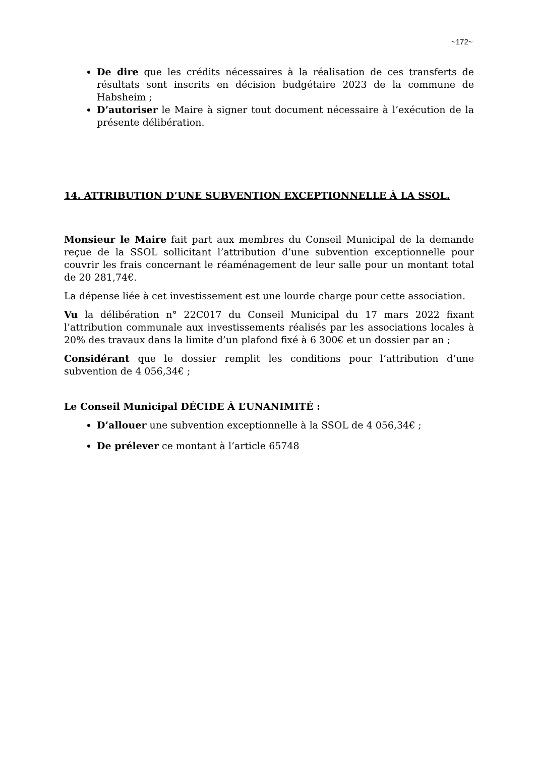~172~
De dire que les crédits nécessaires à la réalisation de ces transferts de résultats sont inscrits en décision budgétaire 2023 de la commune de Habsheim ;
D’autoriser le Maire à signer tout document nécessaire à l’exécution de la présente délibération.
14. ATTRIBUTION D’UNE SUBVENTION EXCEPTIONNELLE À LA SSOL.
Monsieur le Maire fait part aux membres du Conseil Municipal de la demande reçue de la SSOL sollicitant l’attribution d’une subvention exceptionnelle pour couvrir les frais concernant le réaménagement de leur salle pour un montant total de 20 281,74€.
La dépense liée à cet investissement est une lourde charge pour cette association.
Vu la délibération n° 22C017 du Conseil Municipal du 17 mars 2022 fixant l’attribution communale aux investissements réalisés par les associations locales à 20% des travaux dans la limite d’un plafond fixé à 6 300€ et un dossier par an ;
Considérant que le dossier remplit les conditions pour l’attribution d’une subvention de 4 056,34€ ;
Le Conseil Municipal DÉCIDE À L’UNANIMITÉ :
D’allouer une subvention exceptionnelle à la SSOL de 4 056,34€ ;
De prélever ce montant à l’article 65748